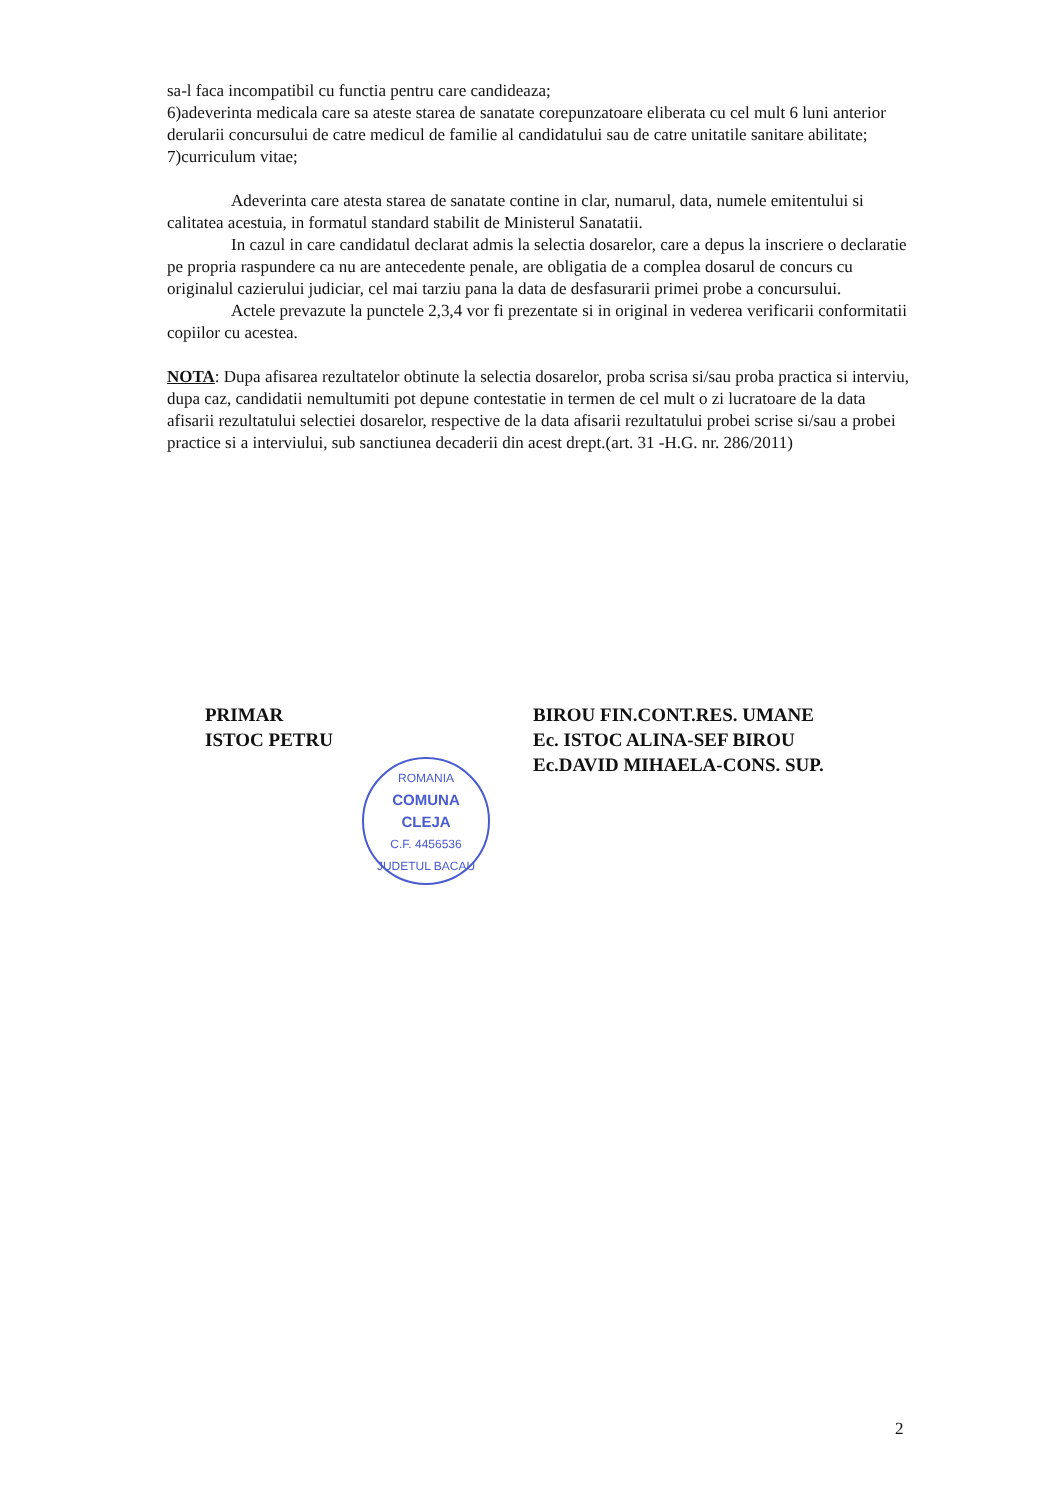sa-l faca incompatibil cu functia pentru care candideaza;
6)adeverinta medicala care sa ateste starea de sanatate corepunzatoare eliberata cu cel mult 6 luni anterior derularii concursului de catre medicul de familie al candidatului sau de catre unitatile sanitare abilitate;
7)curriculum vitae;
Adeverinta care atesta starea de sanatate contine in clar, numarul, data, numele emitentului si calitatea acestuia, in formatul standard stabilit de Ministerul Sanatatii.
In cazul in care candidatul declarat admis la selectia dosarelor, care a depus la inscriere o declaratie pe propria raspundere ca nu are antecedente penale, are obligatia de a complea dosarul de concurs cu originalul cazierului judiciar, cel mai tarziu pana la data de desfasurarii primei probe a concursului.
Actele prevazute la punctele 2,3,4 vor fi prezentate si in original in vederea verificarii conformitatii copiilor cu acestea.
NOTA: Dupa afisarea rezultatelor obtinute la selectia dosarelor, proba scrisa si/sau proba practica si interviu, dupa caz, candidatii nemultumiti pot depune contestatie in termen de cel mult o zi lucratoare de la data afisarii rezultatului selectiei dosarelor, respective de la data afisarii rezultatului probei scrise si/sau a probei practice si a interviului, sub sanctiunea decaderii din acest drept.(art. 31 -H.G. nr. 286/2011)
PRIMAR
ISTOC PETRU
ROMANIA
COMUNA
CLEJA
C.F. 4456536
JUDETUL BACAU
BIROU FIN.CONT.RES. UMANE
Ec. ISTOC ALINA-SEF BIROU
Ec.DAVID MIHAELA-CONS. SUP.
2